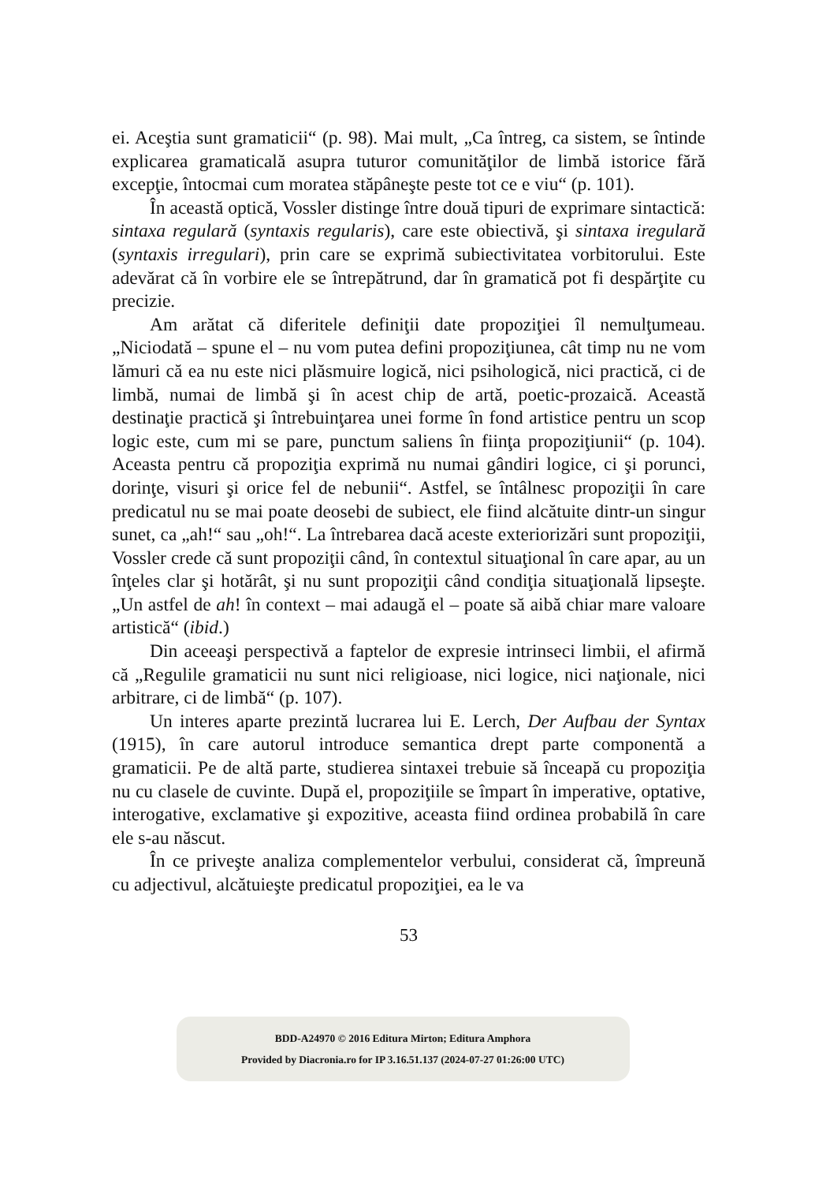ei. Aceştia sunt gramaticii“ (p. 98). Mai mult, „Ca întreg, ca sistem, se întinde explicarea gramaticală asupra tuturor comunităţilor de limbă istorice fără excepţie, întocmai cum moratea stăpâneşte peste tot ce e viu“ (p. 101).
În această optică, Vossler distinge între două tipuri de exprimare sintactică: sintaxa regulară (syntaxis regularis), care este obiectivă, şi sintaxa iregulară (syntaxis irregulari), prin care se exprimă subiectivitatea vorbitorului. Este adevărat că în vorbire ele se între­pătrund, dar în gramatică pot fi despărţite cu precizie.
Am arătat că diferitele definiţii date propoziţiei îl nemulţumeau. „Niciodată – spune el – nu vom putea defini propoziţiunea, cât timp nu ne vom lămuri că ea nu este nici plăsmuire logică, nici psiho­logică, nici practică, ci de limbă, numai de limbă şi în acest chip de artă, poetic-prozaică. Această destinaţie practică şi întrebuinţarea unei forme în fond artistice pentru un scop logic este, cum mi se pare, punctum saliens în fiinţa propoziţiunii“ (p. 104). Aceasta pentru că propoziţia exprimă nu numai gândiri logice, ci şi porunci, dorinţe, visuri şi orice fel de nebunii“. Astfel, se întâlnesc propoziţii în care predicatul nu se mai poate deosebi de subiect, ele fiind alcătuite dintr-un singur sunet, ca „ah!“ sau „oh!“. La întrebarea dacă aceste exteriorizări sunt propoziţii, Vossler crede că sunt propoziţii când, în contextul situaţional în care apar, au un înţeles clar şi hotărât, şi nu sunt propoziţii când condiţia situaţională lipseşte. „Un astfel de ah! în context – mai adaugă el – poate să aibă chiar mare valoare artistică“ (ibid.)
Din aceeaşi perspectivă a faptelor de expresie intrinseci limbii, el afirmă că „Regulile gramaticii nu sunt nici religioase, nici logice, nici naţionale, nici arbitrare, ci de limbă“ (p. 107).
Un interes aparte prezintă lucrarea lui E. Lerch, Der Aufbau der Syntax (1915), în care autorul introduce semantica drept parte componentă a gramaticii. Pe de altă parte, studierea sintaxei trebuie să înceapă cu propoziţia nu cu clasele de cuvinte. După el, propo­ziţiile se împart în imperative, optative, interogative, exclamative şi expozitive, aceasta fiind ordinea probabilă în care ele s-au născut.
În ce priveşte analiza complementelor verbului, considerat că, împreună cu adjectivul, alcătuieşte predicatul propoziţiei, ea le va
53
BDD-A24970 © 2016 Editura Mirton; Editura Amphora
Provided by Diacronia.ro for IP 3.16.51.137 (2024-07-27 01:26:00 UTC)